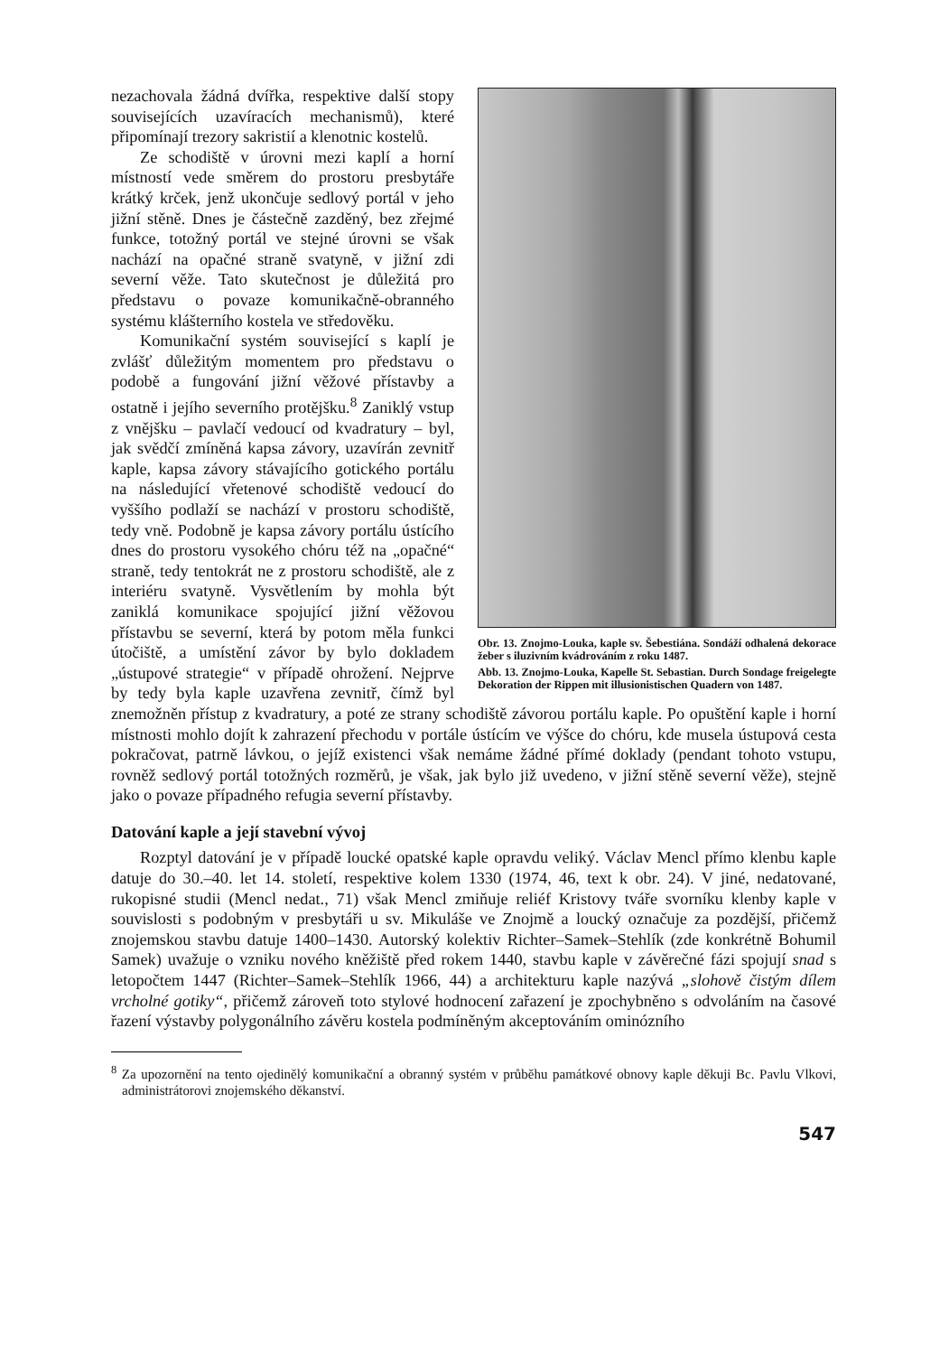Obr. 13. Znojmo-Louka, kaple sv. Šebestiána. Sondáží odhalená dekorace žeber s iluzivním kvádrováním z roku 1487.
Abb. 13. Znojmo-Louka, Kapelle St. Sebastian. Durch Sondage freigelegte Dekoration der Rippen mit illusionistischen Quadern von 1487.
nezachovala žádná dvířka, respektive další stopy souvisejících uzavíracích mechanismů), které připomínají trezory sakristií a klenotnic kostelů.
Ze schodiště v úrovni mezi kaplí a horní místností vede směrem do prostoru presbytáře krátký krček, jenž ukončuje sedlový portál v jeho jižní stěně. Dnes je částečně zazděný, bez zřejmé funkce, totožný portál ve stejné úrovni se však nachází na opačné straně svatyně, v jižní zdi severní věže. Tato skutečnost je důležitá pro představu o povaze komunikačně-obranného systému klášterního kostela ve středověku.
Komunikační systém související s kaplí je zvlášť důležitým momentem pro představu o podobě a fungování jižní věžové přístavby a ostatně i jejího severního protějšku.<sup>8</sup> Zaniklý vstup z vnějšku – pavlačí vedoucí od kvadratury – byl, jak svědčí zmíněná kapsa závory, uzavírán zevnitř kaple, kapsa závory stávajícího gotického portálu na následující vřetenové schodiště vedoucí do vyššího podlaží se nachází v prostoru schodiště, tedy vně. Podobně je kapsa závory portálu ústícího dnes do prostoru vysokého chóru též na „opačné“ straně, tedy tentokrát ne z prostoru schodiště, ale z interiéru svatyně. Vysvětlením by mohla být zaniklá komunikace spojující jižní věžovou přístavbu se severní, která by potom měla funkci útočiště, a umístění závor by bylo dokladem „ústupové strategie“ v případě ohrožení. Nejprve by tedy byla kaple uzavřena zevnitř, čímž byl znemožněn přístup z kvadratury, a poté ze strany schodiště závorou portálu kaple. Po opuštění kaple i horní místnosti mohlo dojít k zahrazení přechodu v portále ústícím ve výšce do chóru, kde musela ústupová cesta pokračovat, patrně lávkou, o jejíž existenci však nemáme žádné přímé doklady (pendant tohoto vstupu, rovněž sedlový portál totožných rozměrů, je však, jak bylo již uvedeno, v jižní stěně severní věže), stejně jako o povaze případného refugia severní přístavby.
Datování kaple a její stavební vývoj
Rozptyl datování je v případě loucké opatské kaple opravdu veliký. Václav Mencl přímo klenbu kaple datuje do 30.–40. let 14. století, respektive kolem 1330 (1974, 46, text k obr. 24). V jiné, nedatované, rukopisné studii (Mencl nedat., 71) však Mencl zmiňuje reliéf Kristovy tváře svorníku klenby kaple v souvislosti s podobným v presbytáři u sv. Mikuláše ve Znojmě a loucký označuje za pozdější, přičemž znojemskou stavbu datuje 1400–1430. Autorský kolektiv Richter–Samek–Stehlík (zde konkrétně Bohumil Samek) uvažuje o vzniku nového kněžiště před rokem 1440, stavbu kaple v závěrečné fázi spojují snad s letopočtem 1447 (Richter–Samek–Stehlík 1966, 44) a architekturu kaple nazývá „slohově čistým dílem vrcholné gotiky“, přičemž zároveň toto stylové hodnocení zařazení je zpochybněno s odvoláním na časové řazení výstavby polygonálního závěru kostela podmíněným akceptováním ominózního
<sup>8</sup> Za upozornění na tento ojedinělý komunikační a obranný systém v průběhu památkové obnovy kaple děkuji Bc. Pavlu Vlkovi, administrátorovi znojemského děkanství.
547